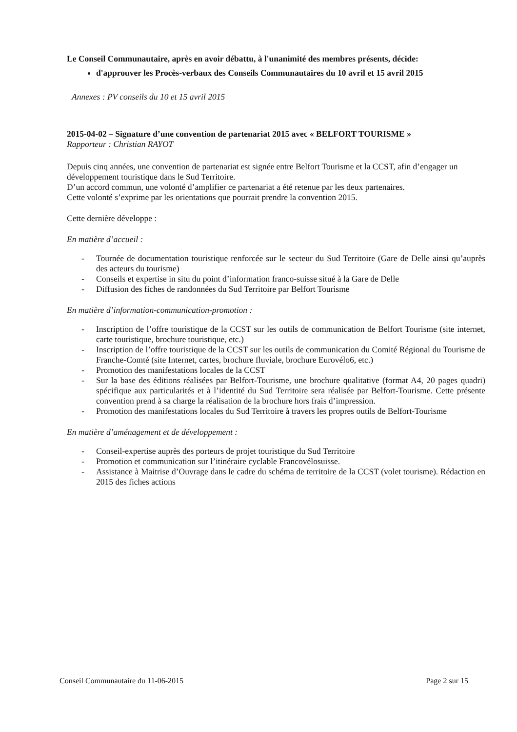Le Conseil Communautaire, après en avoir débattu, à l'unanimité des membres présents, décide:
d'approuver les Procès-verbaux des Conseils Communautaires du 10 avril et 15 avril 2015
Annexes : PV conseils du 10 et 15 avril 2015
2015-04-02 – Signature d’une convention de partenariat 2015 avec « BELFORT TOURISME »
Rapporteur : Christian RAYOT
Depuis cinq années, une convention de partenariat est signée entre Belfort Tourisme et la CCST, afin d’engager un développement touristique dans le Sud Territoire.
D’un accord commun, une volonté d’amplifier ce partenariat a été retenue par les deux partenaires.
Cette volonté s’exprime par les orientations que pourrait prendre la convention 2015.
Cette dernière développe :
En matière d’accueil :
- Tournée de documentation touristique renforcée sur le secteur du Sud Territoire (Gare de Delle ainsi qu’auprès des acteurs du tourisme)
- Conseils et expertise in situ du point d’information franco-suisse situé à la Gare de Delle
- Diffusion des fiches de randonnées du Sud Territoire par Belfort Tourisme
En matière d’information-communication-promotion :
- Inscription de l’offre touristique de la CCST sur les outils de communication de Belfort Tourisme (site internet, carte touristique, brochure touristique, etc.)
- Inscription de l’offre touristique de la CCST sur les outils de communication du Comité Régional du Tourisme de Franche-Comté (site Internet, cartes, brochure fluviale, brochure Eurovélo6, etc.)
- Promotion des manifestations locales de la CCST
- Sur la base des éditions réalisées par Belfort-Tourisme, une brochure qualitative (format A4, 20 pages quadri) spécifique aux particularités et à l’identité du Sud Territoire sera réalisée par Belfort-Tourisme. Cette présente convention prend à sa charge la réalisation de la brochure hors frais d’impression.
- Promotion des manifestations locales du Sud Territoire à travers les propres outils de Belfort-Tourisme
En matière d’aménagement et de développement :
- Conseil-expertise auprès des porteurs de projet touristique du Sud Territoire
- Promotion et communication sur l’itinéraire cyclable Francovélosuisse.
- Assistance à Maitrise d’Ouvrage dans le cadre du schéma de territoire de la CCST (volet tourisme). Rédaction en 2015 des fiches actions
Conseil Communautaire du 11-06-2015 Page 2 sur 15